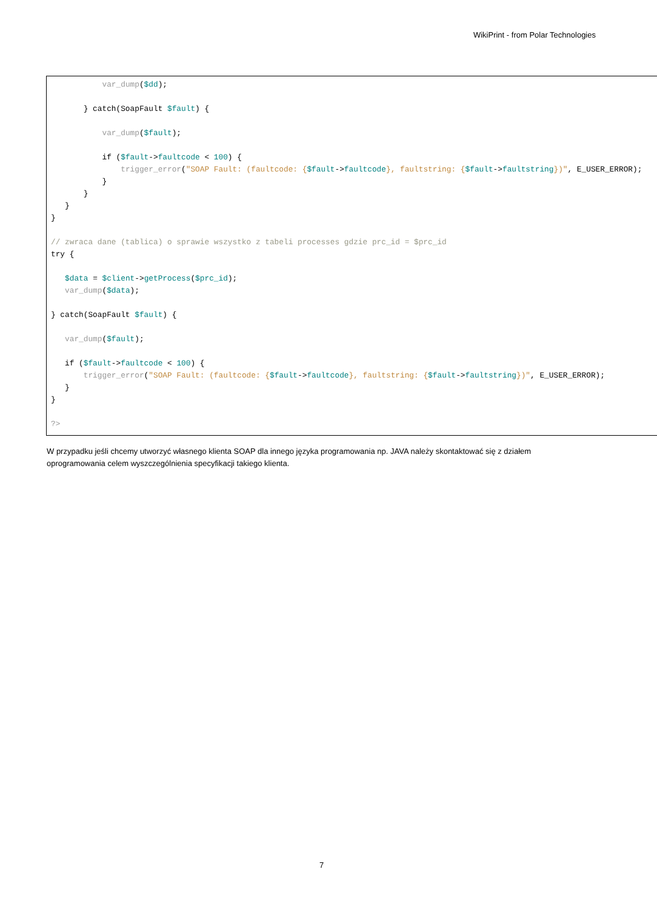WikiPrint - from Polar Technologies
var_dump($dd); } catch(SoapFault $fault) { var_dump($fault); if ($fault->faultcode < 100) { trigger_error("SOAP Fault: (faultcode: {$fault->faultcode}, faultstring: {$fault->faultstring})", E_USER_ERROR); } } } } // zwraca dane (tablica) o sprawie wszystko z tabeli processes gdzie prc_id = $prc_id try { $data = $client->getProcess($prc_id); var_dump($data); } catch(SoapFault $fault) { var_dump($fault); if ($fault->faultcode < 100) { trigger_error("SOAP Fault: (faultcode: {$fault->faultcode}, faultstring: {$fault->faultstring})", E_USER_ERROR); } } ?>
W przypadku jeśli chcemy utworzyć własnego klienta SOAP dla innego języka programowania np. JAVA należy skontaktować się z działem oprogramowania celem wyszczególnienia specyfikacji takiego klienta.
7